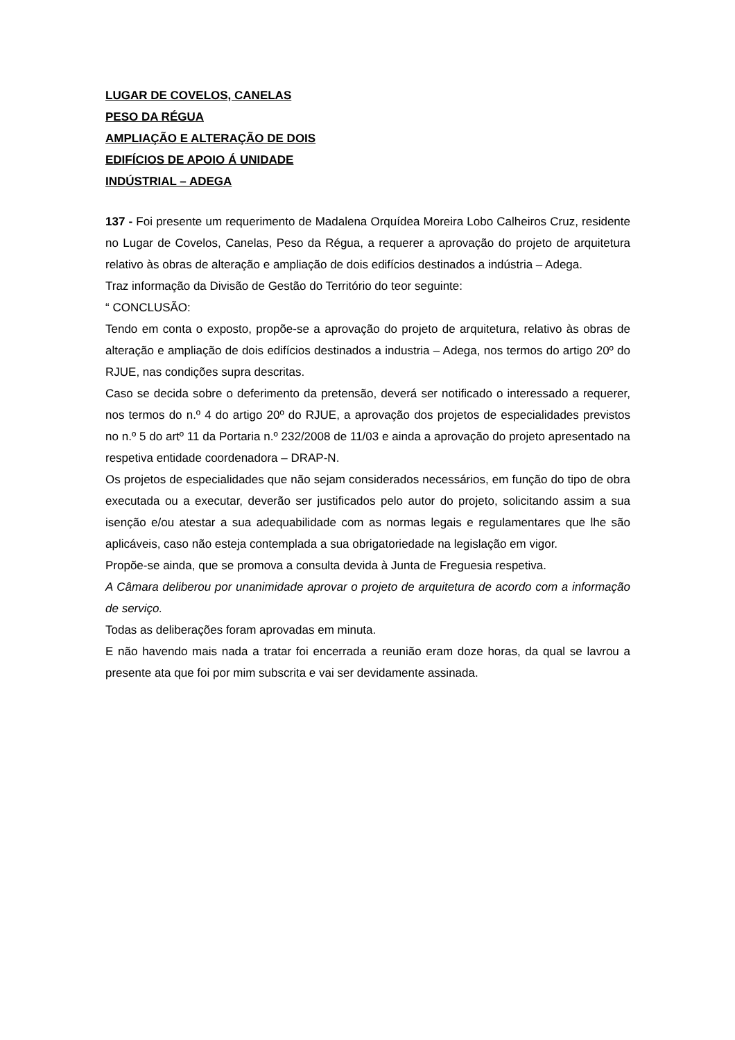LUGAR DE COVELOS, CANELAS
PESO DA RÉGUA
AMPLIAÇÃO E ALTERAÇÃO DE DOIS
EDIFÍCIOS DE APOIO Á UNIDADE
INDÚSTRIAL – ADEGA
137 - Foi presente um requerimento de Madalena Orquídea Moreira Lobo Calheiros Cruz, residente no Lugar de Covelos, Canelas, Peso da Régua, a requerer a aprovação do projeto de arquitetura relativo às obras de alteração e ampliação de dois edifícios destinados a indústria – Adega.
Traz informação da Divisão de Gestão do Território do teor seguinte:
“ CONCLUSÃO:
Tendo em conta o exposto, propõe-se a aprovação do projeto de arquitetura, relativo às obras de alteração e ampliação de dois edifícios destinados a industria – Adega, nos termos do artigo 20º do RJUE, nas condições supra descritas.
Caso se decida sobre o deferimento da pretensão, deverá ser notificado o interessado a requerer, nos termos do n.º 4 do artigo 20º do RJUE, a aprovação dos projetos de especialidades previstos no n.º 5 do artº 11 da Portaria n.º 232/2008 de 11/03 e ainda a aprovação do projeto apresentado na respetiva entidade coordenadora – DRAP-N.
Os projetos de especialidades que não sejam considerados necessários, em função do tipo de obra executada ou a executar, deverão ser justificados pelo autor do projeto, solicitando assim a sua isenção e/ou atestar a sua adequabilidade com as normas legais e regulamentares que lhe são aplicáveis, caso não esteja contemplada a sua obrigatoriedade na legislação em vigor.
Propõe-se ainda, que se promova a consulta devida à Junta de Freguesia respetiva.
A Câmara deliberou por unanimidade aprovar o projeto de arquitetura de acordo com a informação de serviço.
Todas as deliberações foram aprovadas em minuta.
E não havendo mais nada a tratar foi encerrada a reunião eram doze horas, da qual se lavrou a presente ata que foi por mim subscrita e vai ser devidamente assinada.